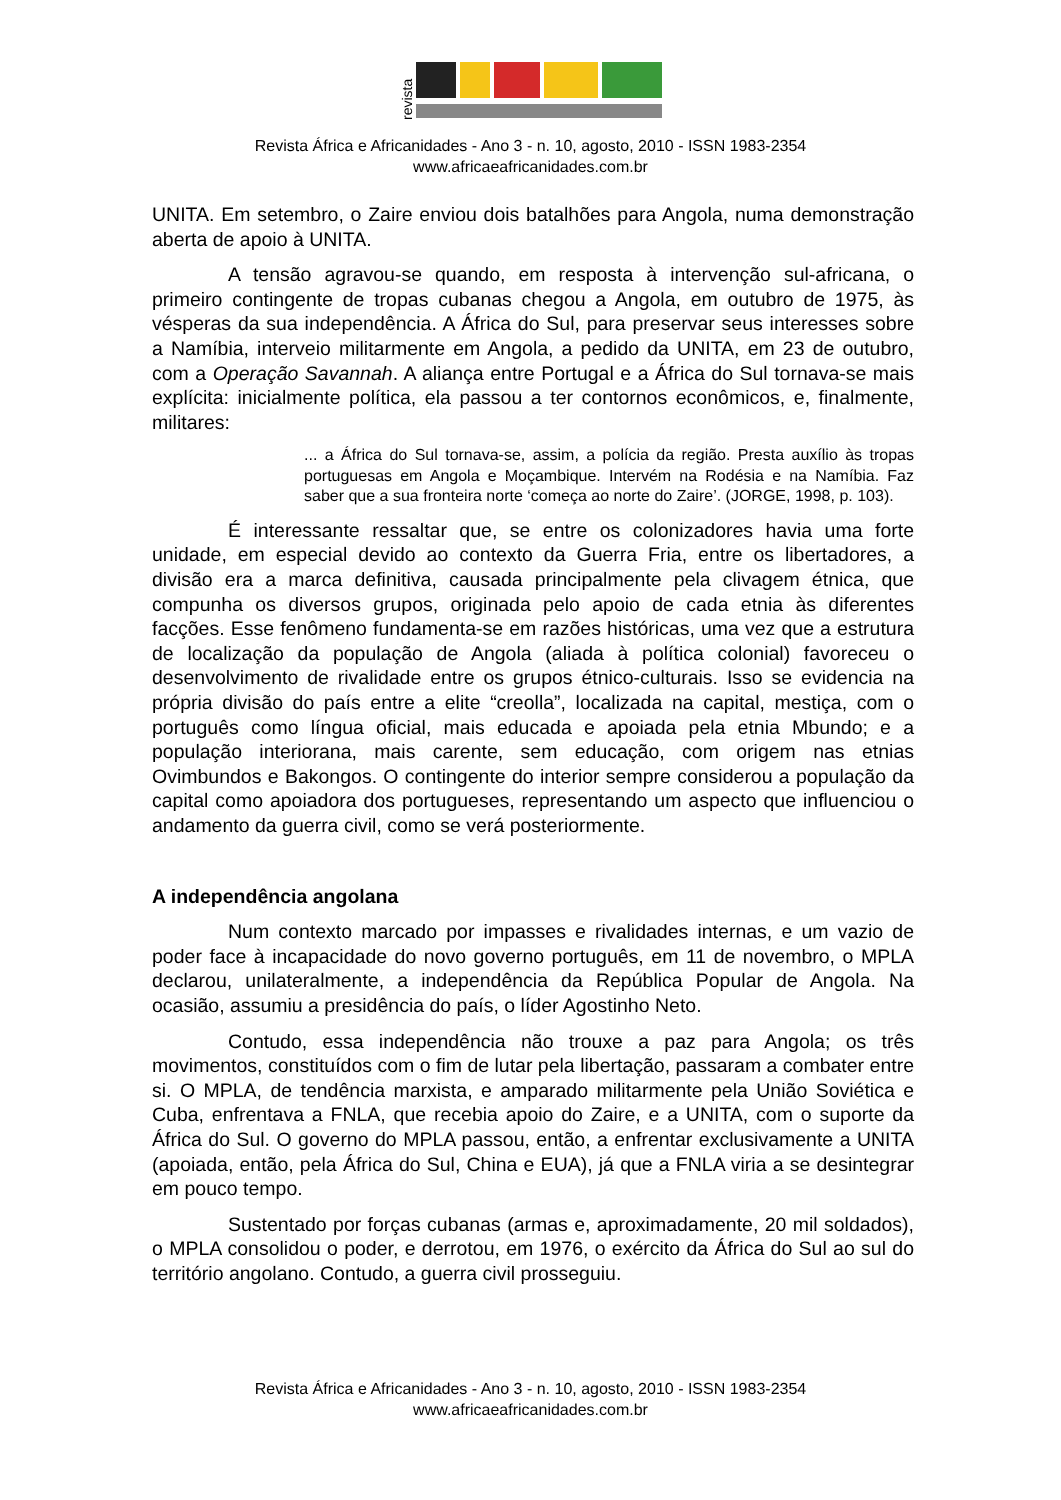revista
Revista África e Africanidades - Ano 3 - n. 10, agosto, 2010 - ISSN 1983-2354
www.africaeafricanidades.com.br
UNITA. Em setembro, o Zaire enviou dois batalhões para Angola, numa demonstração aberta de apoio à UNITA.
A tensão agravou-se quando, em resposta à intervenção sul-africana, o primeiro contingente de tropas cubanas chegou a Angola, em outubro de 1975, às vésperas da sua independência. A África do Sul, para preservar seus interesses sobre a Namíbia, interveio militarmente em Angola, a pedido da UNITA, em 23 de outubro, com a Operação Savannah. A aliança entre Portugal e a África do Sul tornava-se mais explícita: inicialmente política, ela passou a ter contornos econômicos, e, finalmente, militares:
... a África do Sul tornava-se, assim, a polícia da região. Presta auxílio às tropas portuguesas em Angola e Moçambique. Intervém na Rodésia e na Namíbia. Faz saber que a sua fronteira norte ‘começa ao norte do Zaire’. (JORGE, 1998, p. 103).
É interessante ressaltar que, se entre os colonizadores havia uma forte unidade, em especial devido ao contexto da Guerra Fria, entre os libertadores, a divisão era a marca definitiva, causada principalmente pela clivagem étnica, que compunha os diversos grupos, originada pelo apoio de cada etnia às diferentes facções. Esse fenômeno fundamenta-se em razões históricas, uma vez que a estrutura de localização da população de Angola (aliada à política colonial) favoreceu o desenvolvimento de rivalidade entre os grupos étnico-culturais. Isso se evidencia na própria divisão do país entre a elite “creolla”, localizada na capital, mestiça, com o português como língua oficial, mais educada e apoiada pela etnia Mbundo; e a população interiorana, mais carente, sem educação, com origem nas etnias Ovimbundos e Bakongos. O contingente do interior sempre considerou a população da capital como apoiadora dos portugueses, representando um aspecto que influenciou o andamento da guerra civil, como se verá posteriormente.
A independência angolana
Num contexto marcado por impasses e rivalidades internas, e um vazio de poder face à incapacidade do novo governo português, em 11 de novembro, o MPLA declarou, unilateralmente, a independência da República Popular de Angola. Na ocasião, assumiu a presidência do país, o líder Agostinho Neto.
Contudo, essa independência não trouxe a paz para Angola; os três movimentos, constituídos com o fim de lutar pela libertação, passaram a combater entre si. O MPLA, de tendência marxista, e amparado militarmente pela União Soviética e Cuba, enfrentava a FNLA, que recebia apoio do Zaire, e a UNITA, com o suporte da África do Sul. O governo do MPLA passou, então, a enfrentar exclusivamente a UNITA (apoiada, então, pela África do Sul, China e EUA), já que a FNLA viria a se desintegrar em pouco tempo.
Sustentado por forças cubanas (armas e, aproximadamente, 20 mil soldados), o MPLA consolidou o poder, e derrotou, em 1976, o exército da África do Sul ao sul do território angolano. Contudo, a guerra civil prosseguiu.
Revista África e Africanidades - Ano 3 - n. 10, agosto, 2010 - ISSN 1983-2354
www.africaeafricanidades.com.br